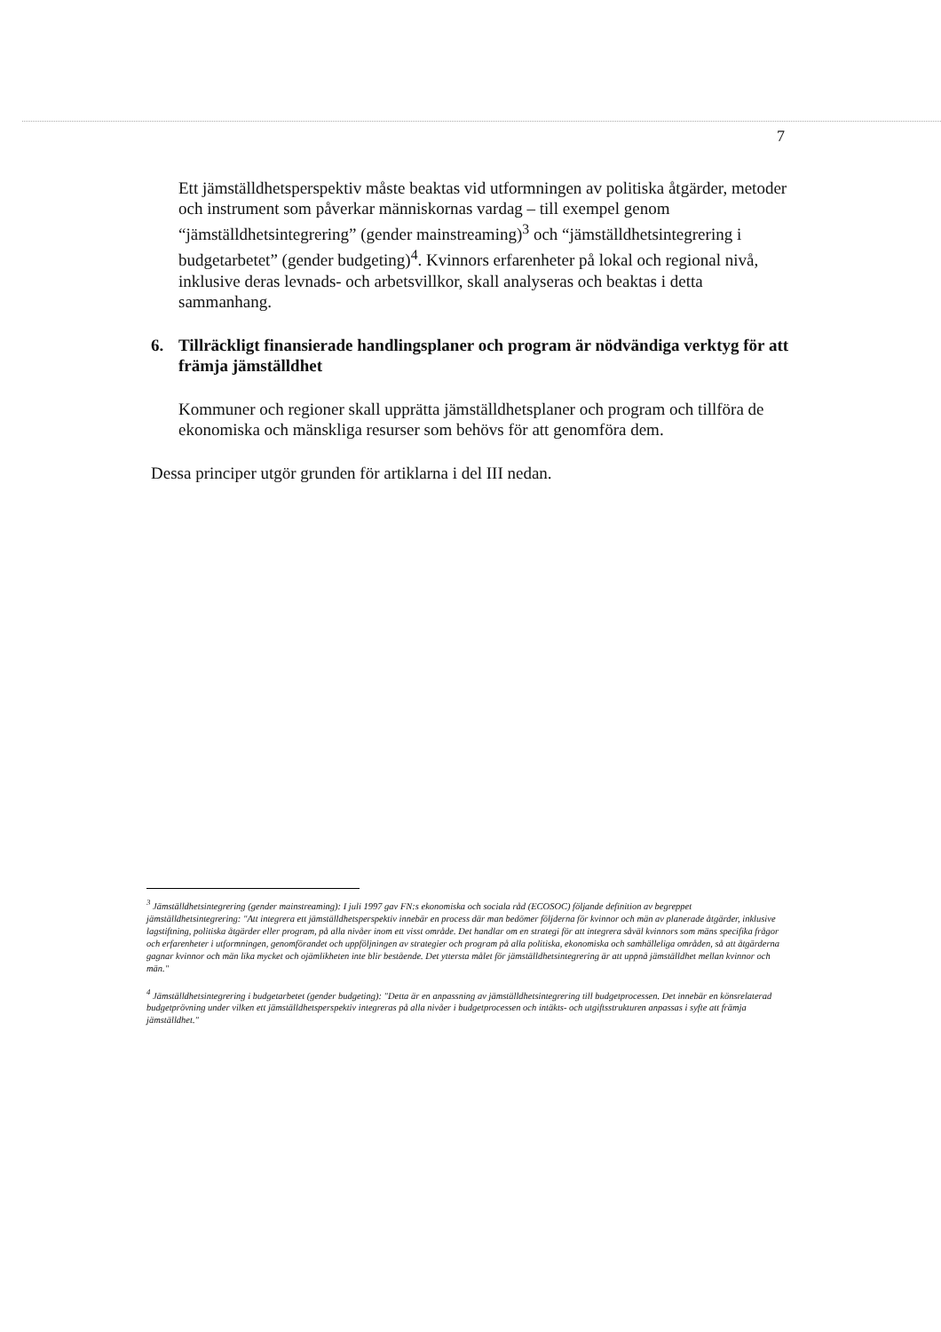7
Ett jämställdhetsperspektiv måste beaktas vid utformningen av politiska åtgärder, metoder och instrument som påverkar människornas vardag – till exempel genom “jämställdhetsintegrering” (gender mainstreaming)<sup>3</sup> och “jämställdhetsintegrering i budgetarbetet” (gender budgeting)<sup>4</sup>. Kvinnors erfarenheter på lokal och regional nivå, inklusive deras levnads- och arbetsvillkor, skall analyseras och beaktas i detta sammanhang.
6. Tillräckligt finansierade handlingsplaner och program är nödvändiga verktyg för att främja jämställdhet
Kommuner och regioner skall upprätta jämställdhetsplaner och program och tillföra de ekonomiska och mänskliga resurser som behövs för att genomföra dem.
Dessa principer utgör grunden för artiklarna i del III nedan.
<sup>3</sup> Jämställdhetsintegrering (gender mainstreaming): I juli 1997 gav FN:s ekonomiska och sociala råd (ECOSOC) följande definition av begreppet jämställdhetsintegrering: "Att integrera ett jämställdhetsperspektiv innebär en process där man bedömer följderna för kvinnor och män av planerade åtgärder, inklusive lagstiftning, politiska åtgärder eller program, på alla nivåer inom ett visst område. Det handlar om en strategi för att integrera såväl kvinnors som mäns specifika frågor och erfarenheter i utformningen, genomförandet och uppföljningen av strategier och program på alla politiska, ekonomiska och samhälleliga områden, så att åtgärderna gagnar kvinnor och män lika mycket och ojämlikheten inte blir bestående. Det yttersta målet för jämställdhetsintegrering är att uppnå jämställdhet mellan kvinnor och män."
<sup>4</sup> Jämställdhetsintegrering i budgetarbetet (gender budgeting): "Detta är en anpassning av jämställdhetsintegrering till budgetprocessen. Det innebär en könsrelaterad budgetprövning under vilken ett jämställdhetsperspektiv integreras på alla nivåer i budgetprocessen och intäkts- och utgiftsstrukturen anpassas i syfte att främja jämställdhet."